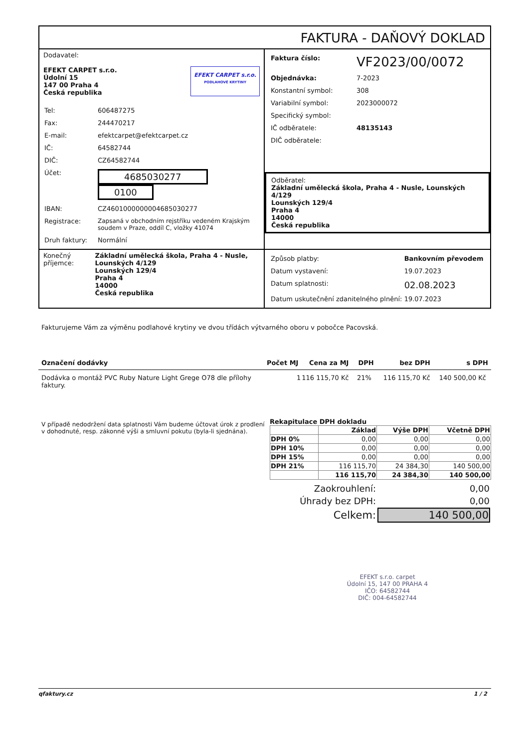FAKTURA - DAŇOVÝ DOKLAD
Dodavatel:
EFEKT CARPET s.r.o.
Údolní 15
147 00 Praha 4
Česká republika
EFEKT CARPET s.r.o.
PODLAHOVÉ KRYTINY
| Tel: | 606487275 |
| Fax: | 244470217 |
| E-mail: | efektcarpet@efektcarpet.cz |
| IČ: | 64582744 |
| DIČ: | CZ64582744 |
| Účet: | 4685030277 0100 |
| IBAN: | CZ4601000000004685030277 |
| Registrace: | Zapsaná v obchodním rejstříku vedeném Krajským soudem v Praze, oddíl C, vložky 41074 |
| Druh faktury: | Normální |
| Faktura číslo: | VF2023/00/0072 |
| Objednávka: | 7-2023 |
| Konstantní symbol: | 308 |
| Variabilní symbol: | 2023000072 |
| Specifický symbol: | |
| IČ odběratele: | 48135143 |
| DIČ odběratele: | |
Odběratel:
Základní umělecká škola, Praha 4 - Nusle, Lounských 4/129
Lounských 129/4
Praha 4
14000
Česká republika
Konečný příjemce: Základní umělecká škola, Praha 4 - Nusle, Lounských 4/129
Lounských 129/4
Praha 4
14000
Česká republika
| Způsob platby: | Bankovním převodem |
| Datum vystavení: | 19.07.2023 |
| Datum splatnosti: | 02.08.2023 |
| Datum uskutečnění zdanitelného plnění: | 19.07.2023 |
Fakturujeme Vám za výměnu podlahové krytiny ve dvou třídách výtvarného oboru v pobočce Pacovská.
| Označení dodávky | Počet MJ | Cena za MJ | DPH | bez DPH | s DPH |
| --- | --- | --- | --- | --- | --- |
| Dodávka o montáž PVC Ruby Nature Light Grege O78 dle přílohy faktury. | 1 | 116 115,70 Kč | 21% | 116 115,70 Kč | 140 500,00 Kč |
V případě nedodržení data splatnosti Vám budeme účtovat úrok z prodlení v dohodnuté, resp. zákonné výši a smluvní pokutu (byla-li sjednána).
Rekapitulace DPH dokladu
| | Základ | Výše DPH | Včetně DPH |
| --- | --- | --- | --- |
| DPH 0% | 0,00 | 0,00 | 0,00 |
| DPH 10% | 0,00 | 0,00 | 0,00 |
| DPH 15% | 0,00 | 0,00 | 0,00 |
| DPH 21% | 116 115,70 | 24 384,30 | 140 500,00 |
| | 116 115,70 | 24 384,30 | 140 500,00 |
| Zaokrouhlení: | 0,00 |
| Úhrady bez DPH: | 0,00 |
| Celkem: | 140 500,00 |
EFEKT s.r.o. carpet
Údolní 15, 147 00 PRAHA 4
IČO: 64582744
DIČ: 004-64582744
qfaktury.cz 1 / 2